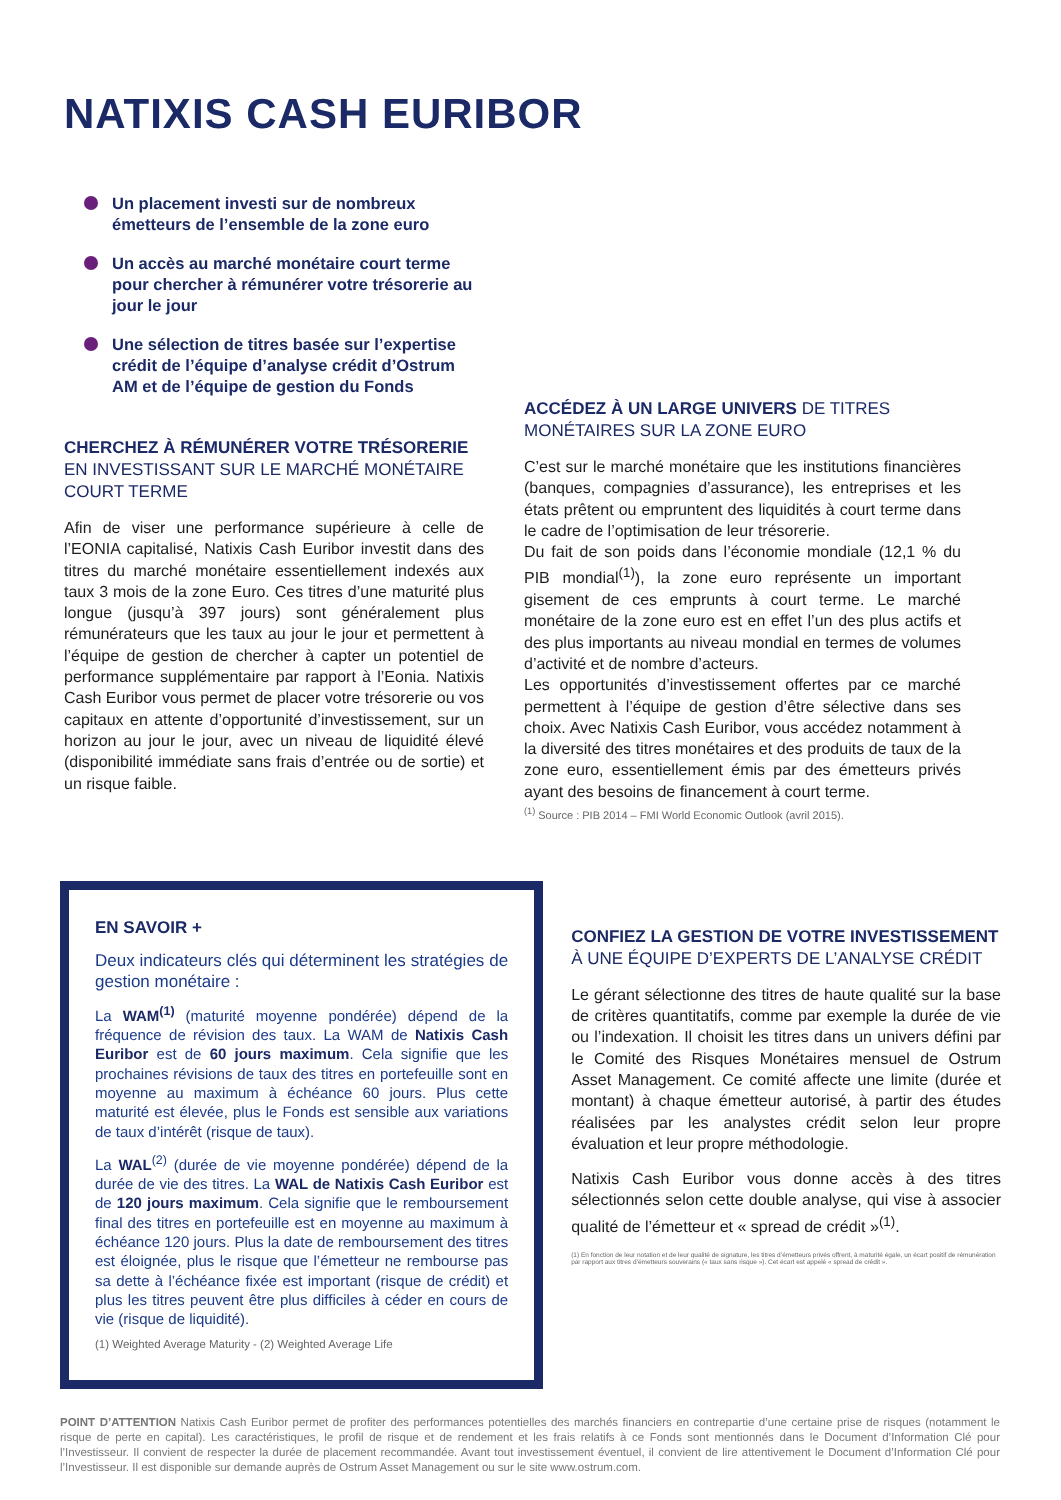NATIXIS CASH EURIBOR
Un placement investi sur de nombreux émetteurs de l’ensemble de la zone euro
Un accès au marché monétaire court terme pour chercher à rémunérer votre trésorerie au jour le jour
Une sélection de titres basée sur l’expertise crédit de l’équipe d’analyse crédit d’Ostrum AM et de l’équipe de gestion du Fonds
CHERCHEZ À RÉMUNÉRER VOTRE TRÉSORERIE EN INVESTISSANT SUR LE MARCHÉ MONÉTAIRE COURT TERME
Afin de viser une performance supérieure à celle de l’EONIA capitalisé, Natixis Cash Euribor investit dans des titres du marché monétaire essentiellement indexés aux taux 3 mois de la zone Euro. Ces titres d’une maturité plus longue (jusqu’à 397 jours) sont généralement plus rémunérateurs que les taux au jour le jour et permettent à l’équipe de gestion de chercher à capter un potentiel de performance supplémentaire par rapport à l’Eonia. Natixis Cash Euribor vous permet de placer votre trésorerie ou vos capitaux en attente d’opportunité d’investissement, sur un horizon au jour le jour, avec un niveau de liquidité élevé (disponibilité immédiate sans frais d’entrée ou de sortie) et un risque faible.
ACCÉDEZ À UN LARGE UNIVERS DE TITRES MONÉTAIRES SUR LA ZONE EURO
C’est sur le marché monétaire que les institutions financières (banques, compagnies d’assurance), les entreprises et les états prêtent ou empruntent des liquidités à court terme dans le cadre de l’optimisation de leur trésorerie.
Du fait de son poids dans l’économie mondiale (12,1 % du PIB mondial<sup>(1)</sup>), la zone euro représente un important gisement de ces emprunts à court terme. Le marché monétaire de la zone euro est en effet l’un des plus actifs et des plus importants au niveau mondial en termes de volumes d’activité et de nombre d’acteurs.
Les opportunités d’investissement offertes par ce marché permettent à l’équipe de gestion d’être sélective dans ses choix. Avec Natixis Cash Euribor, vous accédez notamment à la diversité des titres monétaires et des produits de taux de la zone euro, essentiellement émis par des émetteurs privés ayant des besoins de financement à court terme.
<sup>(1)</sup> Source : PIB 2014 – FMI World Economic Outlook (avril 2015).
EN SAVOIR +
Deux indicateurs clés qui déterminent les stratégies de gestion monétaire :
La WAM<sup>(1)</sup> (maturité moyenne pondérée) dépend de la fréquence de révision des taux. La WAM de Natixis Cash Euribor est de 60 jours maximum. Cela signifie que les prochaines révisions de taux des titres en portefeuille sont en moyenne au maximum à échéance 60 jours. Plus cette maturité est élevée, plus le Fonds est sensible aux variations de taux d’intérêt (risque de taux).
La WAL<sup>(2)</sup> (durée de vie moyenne pondérée) dépend de la durée de vie des titres. La WAL de Natixis Cash Euribor est de 120 jours maximum. Cela signifie que le remboursement final des titres en portefeuille est en moyenne au maximum à échéance 120 jours. Plus la date de remboursement des titres est éloignée, plus le risque que l’émetteur ne rembourse pas sa dette à l’échéance fixée est important (risque de crédit) et plus les titres peuvent être plus difficiles à céder en cours de vie (risque de liquidité).
(1) Weighted Average Maturity - (2) Weighted Average Life
CONFIEZ LA GESTION DE VOTRE INVESTISSEMENT À UNE ÉQUIPE D’EXPERTS DE L’ANALYSE CRÉDIT
Le gérant sélectionne des titres de haute qualité sur la base de critères quantitatifs, comme par exemple la durée de vie ou l’indexation. Il choisit les titres dans un univers défini par le Comité des Risques Monétaires mensuel de Ostrum Asset Management. Ce comité affecte une limite (durée et montant) à chaque émetteur autorisé, à partir des études réalisées par les analystes crédit selon leur propre évaluation et leur propre méthodologie.
Natixis Cash Euribor vous donne accès à des titres sélectionnés selon cette double analyse, qui vise à associer qualité de l’émetteur et « spread de crédit »<sup>(1)</sup>.
(1) En fonction de leur notation et de leur qualité de signature, les titres d’émetteurs privés offrent, à maturité égale, un écart positif de rémunération par rapport aux titres d’émetteurs souverains (« taux sans risque »). Cet écart est appelé « spread de crédit ».
POINT D’ATTENTION Natixis Cash Euribor permet de profiter des performances potentielles des marchés financiers en contrepartie d’une certaine prise de risques (notamment le risque de perte en capital). Les caractéristiques, le profil de risque et de rendement et les frais relatifs à ce Fonds sont mentionnés dans le Document d’Information Clé pour l’Investisseur. Il convient de respecter la durée de placement recommandée. Avant tout investissement éventuel, il convient de lire attentivement le Document d’Information Clé pour l’Investisseur. Il est disponible sur demande auprès de Ostrum Asset Management ou sur le site www.ostrum.com.